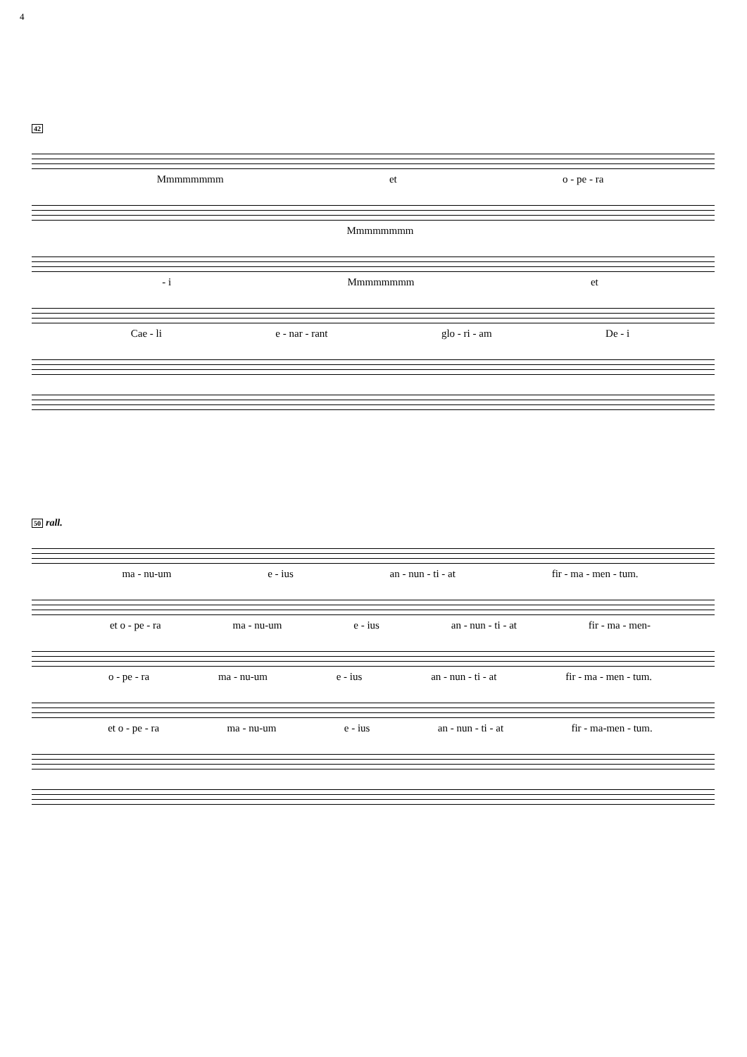4
42
Mmmmmmmm et o - pe - ra
Mmmmmmmm
- i Mmmmmmmm et
Cae - li e - nar - rant glo - ri - am De - i
50 rall.
ma - nu-um e - ius an - nun - ti - at fir - ma - men - tum.
et o - pe - ra ma - nu-um e - ius an - nun - ti - at fir - ma - men-
o - pe - ra ma - nu-um e - ius an - nun - ti - at fir - ma - men - tum.
et o - pe - ra ma - nu-um e - ius an - nun - ti - at fir - ma-men - tum.